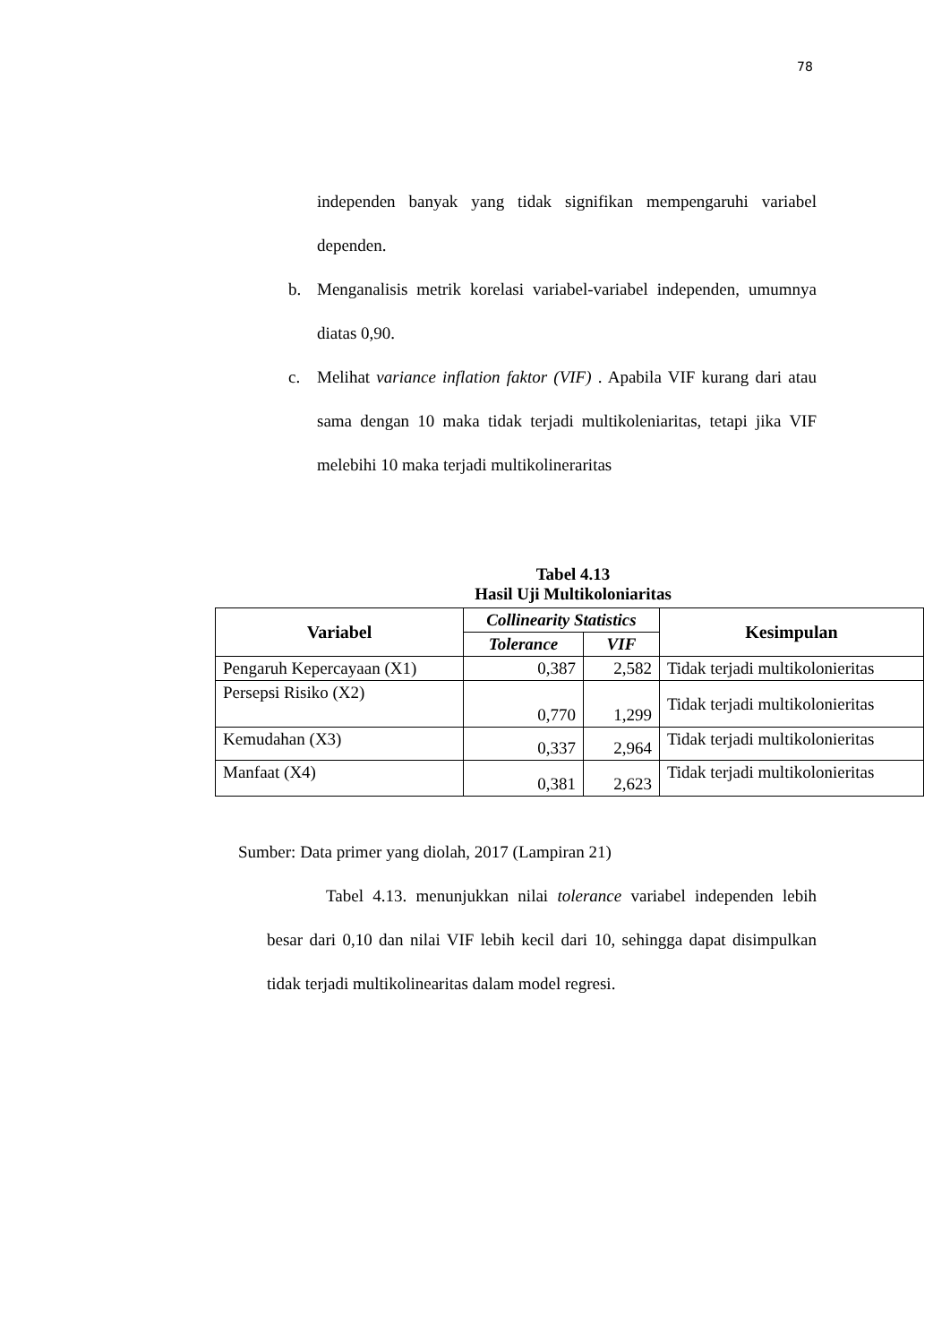78
independen banyak yang tidak signifikan mempengaruhi variabel dependen.
b. Menganalisis metrik korelasi variabel-variabel independen, umumnya diatas 0,90.
c. Melihat variance inflation faktor (VIF) . Apabila VIF kurang dari atau sama dengan 10 maka tidak terjadi multikoleniaritas, tetapi jika VIF melebihi 10 maka terjadi multikolineraritas
Tabel 4.13
Hasil Uji Multikoloniaritas
| Variabel | Collinearity Statistics | | Kesimpulan |
| --- | --- | --- | --- |
| | Tolerance | VIF | |
| Pengaruh Kepercayaan (X1) | 0,387 | 2,582 | Tidak terjadi multikolonieritas |
| Persepsi Risiko (X2) | 0,770 | 1,299 | Tidak terjadi multikolonieritas |
| Kemudahan (X3) | 0,337 | 2,964 | Tidak terjadi multikolonieritas |
| Manfaat (X4) | 0,381 | 2,623 | Tidak terjadi multikolonieritas |
Sumber: Data primer yang diolah, 2017 (Lampiran 21)
Tabel 4.13. menunjukkan nilai tolerance variabel independen lebih besar dari 0,10 dan nilai VIF lebih kecil dari 10, sehingga dapat disimpulkan tidak terjadi multikolinearitas dalam model regresi.